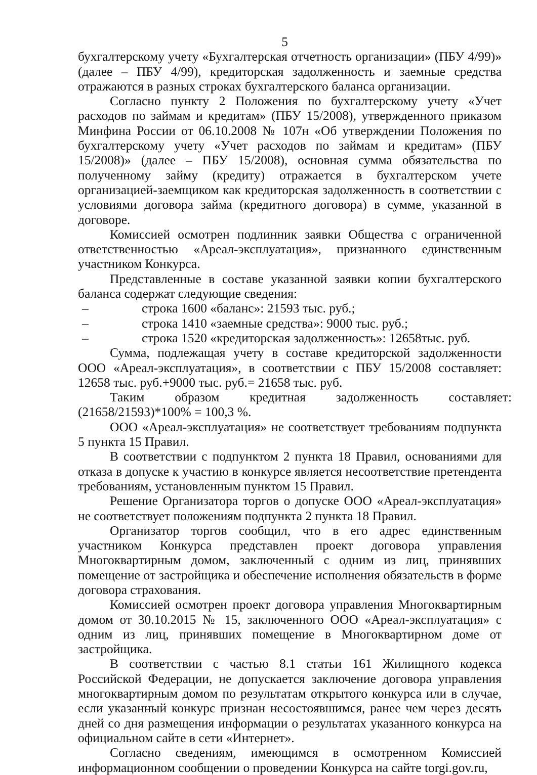5
бухгалтерскому учету «Бухгалтерская отчетность организации» (ПБУ 4/99)» (далее – ПБУ 4/99), кредиторская задолженность и заемные средства отражаются в разных строках бухгалтерского баланса организации.
Согласно пункту 2 Положения по бухгалтерскому учету «Учет расходов по займам и кредитам» (ПБУ 15/2008), утвержденного приказом Минфина России от 06.10.2008 № 107н «Об утверждении Положения по бухгалтерскому учету «Учет расходов по займам и кредитам» (ПБУ 15/2008)» (далее – ПБУ 15/2008), основная сумма обязательства по полученному займу (кредиту) отражается в бухгалтерском учете организацией-заемщиком как кредиторская задолженность в соответствии с условиями договора займа (кредитного договора) в сумме, указанной в договоре.
Комиссией осмотрен подлинник заявки Общества с ограниченной ответственностью «Ареал-эксплуатация», признанного единственным участником Конкурса.
Представленные в составе указанной заявки копии бухгалтерского баланса содержат следующие сведения:
– строка 1600 «баланс»: 21593 тыс. руб.;
– строка 1410 «заемные средства»: 9000 тыс. руб.;
– строка 1520 «кредиторская задолженность»: 12658тыс. руб.
Сумма, подлежащая учету в составе кредиторской задолженности ООО «Ареал-эксплуатация», в соответствии с ПБУ 15/2008 составляет: 12658 тыс. руб.+9000 тыс. руб.= 21658 тыс. руб.
Таким образом кредитная задолженность составляет: (21658/21593)*100% = 100,3 %.
ООО «Ареал-эксплуатация» не соответствует требованиям подпункта 5 пункта 15 Правил.
В соответствии с подпунктом 2 пункта 18 Правил, основаниями для отказа в допуске к участию в конкурсе является несоответствие претендента требованиям, установленным пунктом 15 Правил.
Решение Организатора торгов о допуске ООО «Ареал-эксплуатация» не соответствует положениям подпункта 2 пункта 18 Правил.
Организатор торгов сообщил, что в его адрес единственным участником Конкурса представлен проект договора управления Многоквартирным домом, заключенный с одним из лиц, принявших помещение от застройщика и обеспечение исполнения обязательств в форме договора страхования.
Комиссией осмотрен проект договора управления Многоквартирным домом от 30.10.2015 № 15, заключенного ООО «Ареал-эксплуатация» с одним из лиц, принявших помещение в Многоквартирном доме от застройщика.
В соответствии с частью 8.1 статьи 161 Жилищного кодекса Российской Федерации, не допускается заключение договора управления многоквартирным домом по результатам открытого конкурса или в случае, если указанный конкурс признан несостоявшимся, ранее чем через десять дней со дня размещения информации о результатах указанного конкурса на официальном сайте в сети «Интернет».
Согласно сведениям, имеющимся в осмотренном Комиссией информационном сообщении о проведении Конкурса на сайте torgi.gov.ru,